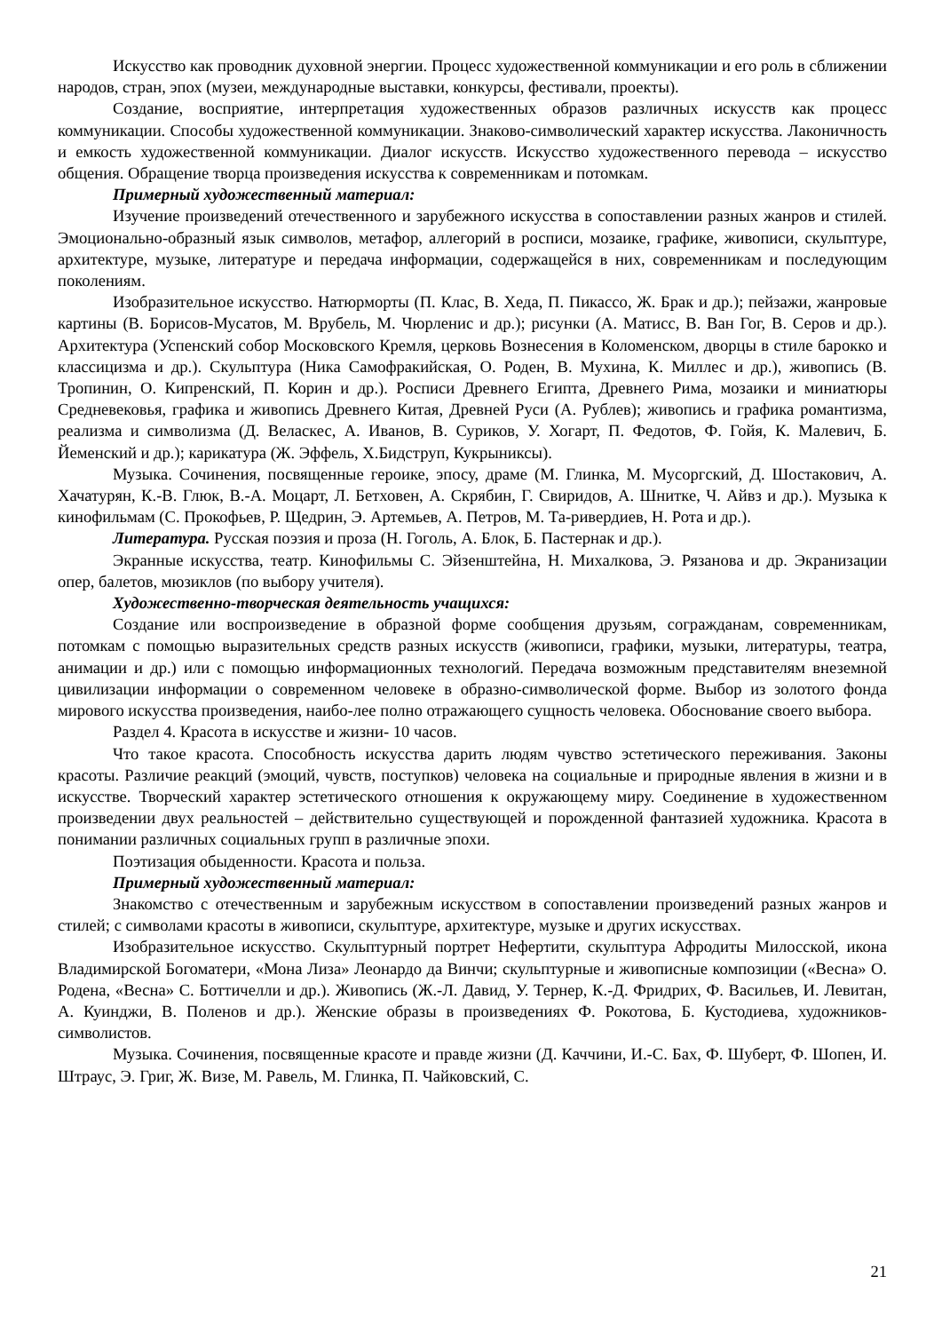Искусство как проводник духовной энергии. Процесс художественной коммуникации и его роль в сближении народов, стран, эпох (музеи, международные выставки, конкурсы, фестивали, проекты).
Создание, восприятие, интерпретация художественных образов различных искусств как процесс коммуникации. Способы художественной коммуникации. Знаково-символический характер искусства. Лаконичность и емкость художественной коммуникации. Диалог искусств. Искусство художественного перевода – искусство общения. Обращение творца произведения искусства к современникам и потомкам.
Примерный художественный материал:
Изучение произведений отечественного и зарубежного искусства в сопоставлении разных жанров и стилей. Эмоционально-образный язык символов, метафор, аллегорий в росписи, мозаике, графике, живописи, скульптуре, архитектуре, музыке, литературе и передача информации, содержащейся в них, современникам и последующим поколениям.
Изобразительное искусство. Натюрморты (П. Клас, В. Хеда, П. Пикассо, Ж. Брак и др.); пейзажи, жанровые картины (В. Борисов-Мусатов, М. Врубель, М. Чюрленис и др.); рисунки (А. Матисс, В. Ван Гог, В. Серов и др.). Архитектура (Успенский собор Московского Кремля, церковь Вознесения в Коломенском, дворцы в стиле барокко и классицизма и др.). Скульптура (Ника Самофракийская, О. Роден, В. Мухина, К. Миллес и др.), живопись (В. Тропинин, О. Кипренский, П. Корин и др.). Росписи Древнего Египта, Древнего Рима, мозаики и миниатюры Средневековья, графика и живопись Древнего Китая, Древней Руси (А. Рублев); живопись и графика романтизма, реализма и символизма (Д. Веласкес, А. Иванов, В. Суриков, У. Хогарт, П. Федотов, Ф. Гойя, К. Малевич, Б. Йеменский и др.); карикатура (Ж. Эффель, Х.Бидструп, Кукрыниксы).
Музыка. Сочинения, посвященные героике, эпосу, драме (М. Глинка, М. Мусоргский, Д. Шостакович, А. Хачатурян, К.-В. Глюк, В.-А. Моцарт, Л. Бетховен, А. Скрябин, Г. Свиридов, А. Шнитке, Ч. Айвз и др.). Музыка к кинофильмам (С. Прокофьев, Р. Щедрин, Э. Артемьев, А. Петров, М. Та-ривердиев, Н. Рота и др.).
Литература. Русская поэзия и проза (Н. Гоголь, А. Блок, Б. Пастернак и др.).
Экранные искусства, театр. Кинофильмы С. Эйзенштейна, Н. Михалкова, Э. Рязанова и др. Экранизации опер, балетов, мюзиклов (по выбору учителя).
Художественно-творческая деятельность учащихся:
Создание или воспроизведение в образной форме сообщения друзьям, согражданам, современникам, потомкам с помощью выразительных средств разных искусств (живописи, графики, музыки, литературы, театра, анимации и др.) или с помощью информационных технологий. Передача возможным представителям внеземной цивилизации информации о современном человеке в образно-символической форме. Выбор из золотого фонда мирового искусства произведения, наибо-лее полно отражающего сущность человека. Обоснование своего выбора.
Раздел 4. Красота в искусстве и жизни- 10 часов.
Что такое красота. Способность искусства дарить людям чувство эстетического переживания. Законы красоты. Различие реакций (эмоций, чувств, поступков) человека на социальные и природные явления в жизни и в искусстве. Творческий характер эстетического отношения к окружающему миру. Соединение в художественном произведении двух реальностей – действительно существующей и порожденной фантазией художника. Красота в понимании различных социальных групп в различные эпохи.
Поэтизация обыденности. Красота и польза.
Примерный художественный материал:
Знакомство с отечественным и зарубежным искусством в сопоставлении произведений разных жанров и стилей; с символами красоты в живописи, скульптуре, архитектуре, музыке и других искусствах.
Изобразительное искусство. Скульптурный портрет Нефертити, скульптура Афродиты Милосской, икона Владимирской Богоматери, «Мона Лиза» Леонардо да Винчи; скульптурные и живописные композиции («Весна» О. Родена, «Весна» С. Боттичелли и др.). Живопись (Ж.-Л. Давид, У. Тернер, К.-Д. Фридрих, Ф. Васильев, И. Левитан, А. Куинджи, В. Поленов и др.). Женские образы в произведениях Ф. Рокотова, Б. Кустодиева, художников-символистов.
Музыка. Сочинения, посвященные красоте и правде жизни (Д. Каччини, И.-С. Бах, Ф. Шуберт, Ф. Шопен, И. Штраус, Э. Григ, Ж. Визе, М. Равель, М. Глинка, П. Чайковский, С.
21